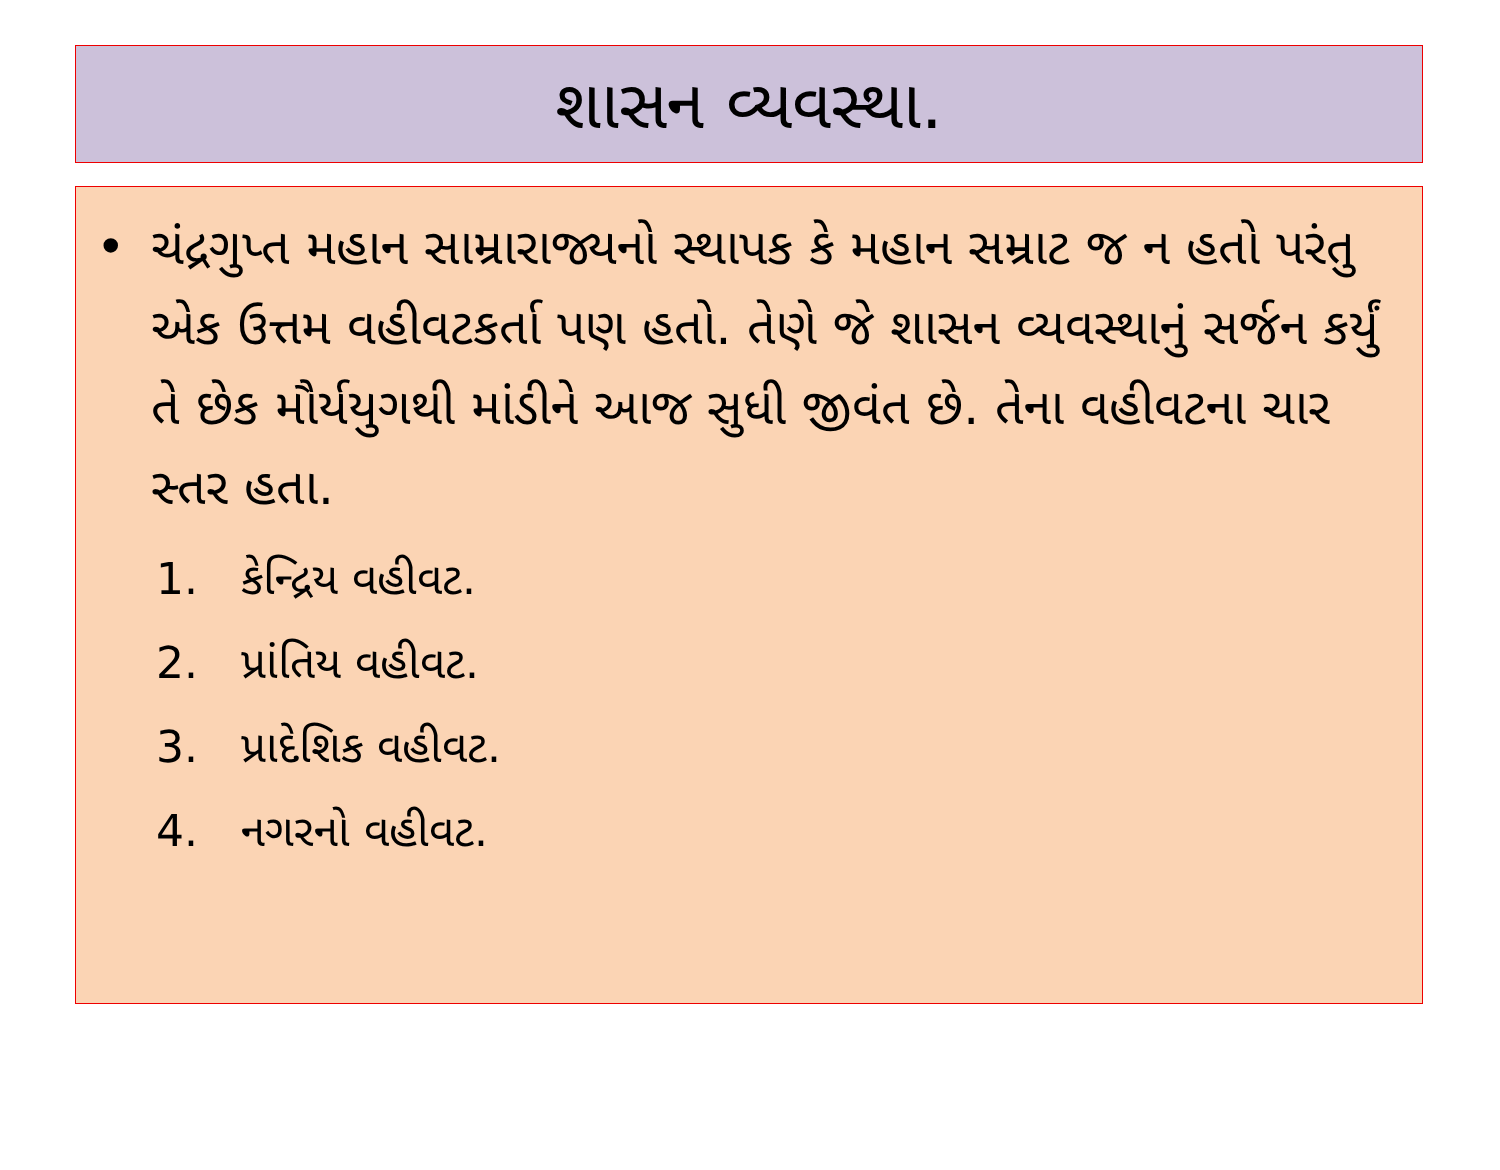શાસન વ્યવસ્થા.
• ચંદ્રગુપ્ત મહાન સામ્રારાજ્યનો સ્થાપક કે મહાન સમ્રાટ જ ન હતો પરંતુ એક ઉત્તમ વહીવટકર્તા પણ હતો. તેણે જે શાસન વ્યવસ્થાનું સર્જન કર્યું તે છેક મૌર્યયુગથી માંડીને આજ સુધી જીવંત છે. તેના વહીવટના ચાર સ્તર હતા.
1. કેન્દ્રિય વહીવટ.
2. પ્રાંતિય વહીવટ.
3. પ્રાદેશિક વહીવટ.
4. નગરનો વહીવટ.